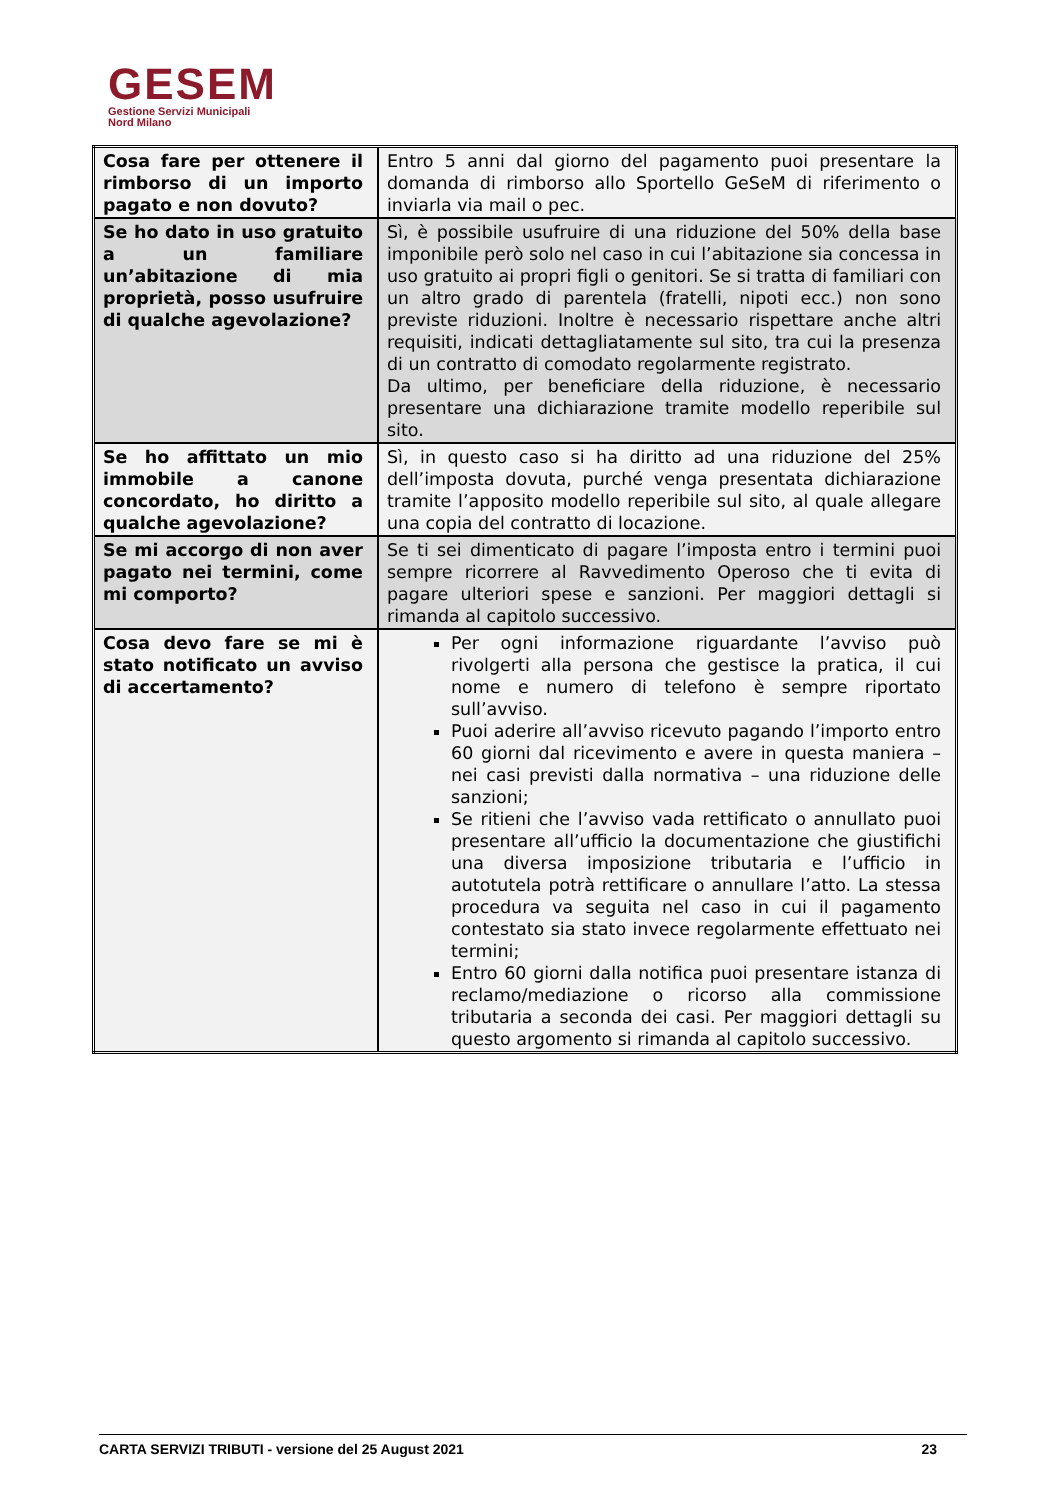GESEM
Gestione Servizi Municipali
Nord Milano
| Cosa fare per ottenere il rimborso di un importo pagato e non dovuto? | Entro 5 anni dal giorno del pagamento puoi presentare la domanda di rimborso allo Sportello GeSeM di riferimento o inviarla via mail o pec. |
| Se ho dato in uso gratuito a un familiare un’abitazione di mia proprietà, posso usufruire di qualche agevolazione? | Sì, è possibile usufruire di una riduzione del 50% della base imponibile però solo nel caso in cui l’abitazione sia concessa in uso gratuito ai propri figli o genitori. Se si tratta di familiari con un altro grado di parentela (fratelli, nipoti ecc.) non sono previste riduzioni. Inoltre è necessario rispettare anche altri requisiti, indicati dettagliatamente sul sito, tra cui la presenza di un contratto di comodato regolarmente registrato. Da ultimo, per beneficiare della riduzione, è necessario presentare una dichiarazione tramite modello reperibile sul sito. |
| Se ho affittato un mio immobile a canone concordato, ho diritto a qualche agevolazione? | Sì, in questo caso si ha diritto ad una riduzione del 25% dell’imposta dovuta, purché venga presentata dichiarazione tramite l’apposito modello reperibile sul sito, al quale allegare una copia del contratto di locazione. |
| Se mi accorgo di non aver pagato nei termini, come mi comporto? | Se ti sei dimenticato di pagare l’imposta entro i termini puoi sempre ricorrere al Ravvedimento Operoso che ti evita di pagare ulteriori spese e sanzioni. Per maggiori dettagli si rimanda al capitolo successivo. |
| Cosa devo fare se mi è stato notificato un avviso di accertamento? | Per ogni informazione riguardante l’avviso può rivolgerti alla persona che gestisce la pratica, il cui nome e numero di telefono è sempre riportato sull’avviso. Puoi aderire all’avviso ricevuto pagando l’importo entro 60 giorni dal ricevimento e avere in questa maniera – nei casi previsti dalla normativa – una riduzione delle sanzioni; Se ritieni che l’avviso vada rettificato o annullato puoi presentare all’ufficio la documentazione che giustifichi una diversa imposizione tributaria e l’ufficio in autotutela potrà rettificare o annullare l’atto. La stessa procedura va seguita nel caso in cui il pagamento contestato sia stato invece regolarmente effettuato nei termini; Entro 60 giorni dalla notifica puoi presentare istanza di reclamo/mediazione o ricorso alla commissione tributaria a seconda dei casi. Per maggiori dettagli su questo argomento si rimanda al capitolo successivo. |
CARTA SERVIZI TRIBUTI - versione del 25 August 2021 23